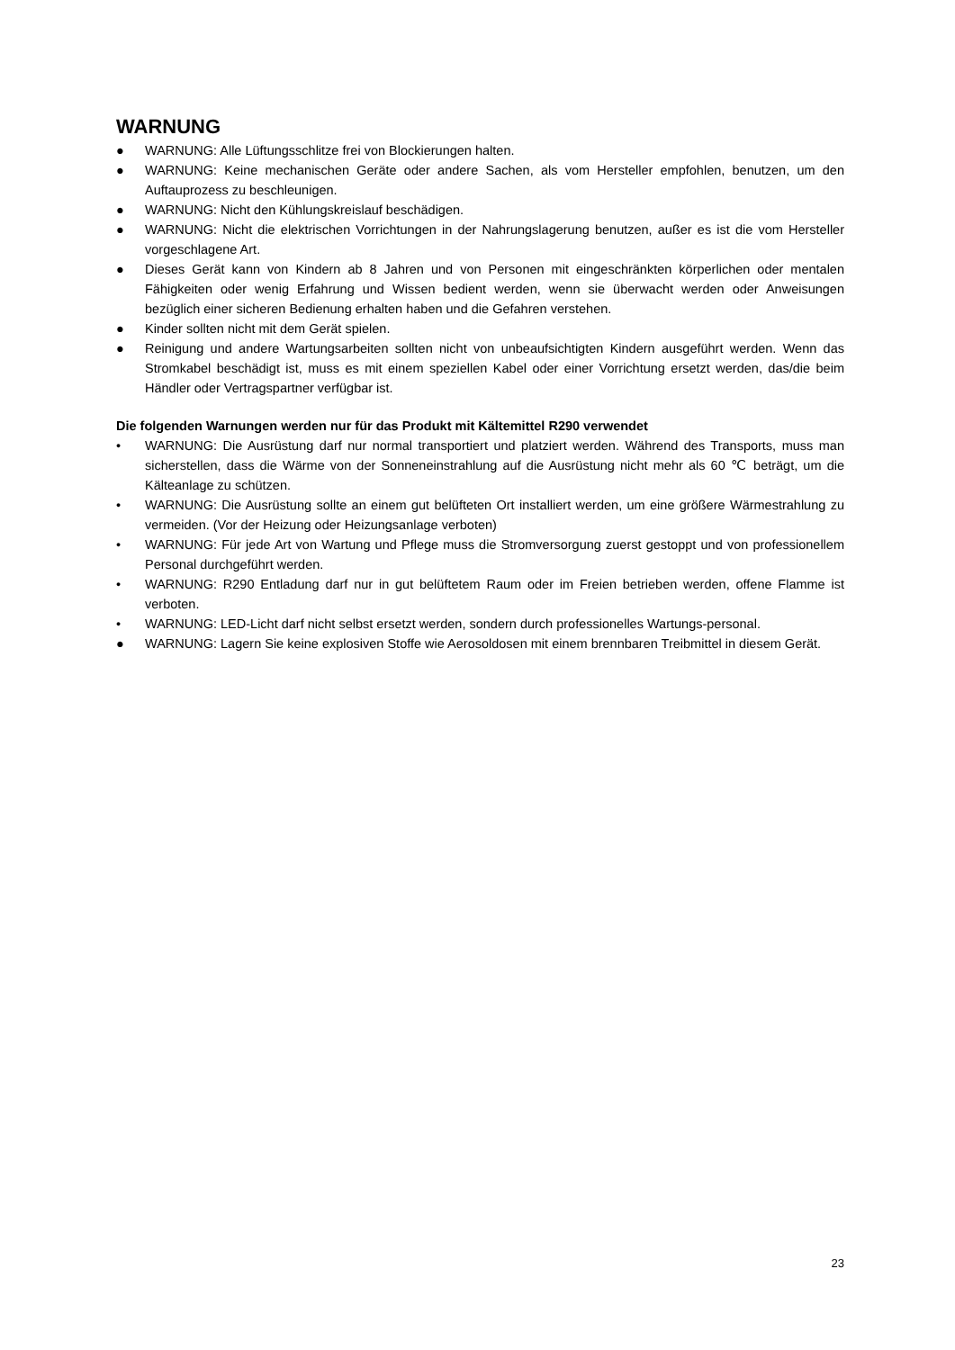WARNUNG
● WARNUNG: Alle Lüftungsschlitze frei von Blockierungen halten.
● WARNUNG: Keine mechanischen Geräte oder andere Sachen, als vom Hersteller empfohlen, benutzen, um den Auftauprozess zu beschleunigen.
● WARNUNG: Nicht den Kühlungskreislauf beschädigen.
● WARNUNG: Nicht die elektrischen Vorrichtungen in der Nahrungslagerung benutzen, außer es ist die vom Hersteller vorgeschlagene Art.
● Dieses Gerät kann von Kindern ab 8 Jahren und von Personen mit eingeschränkten körperlichen oder mentalen Fähigkeiten oder wenig Erfahrung und Wissen bedient werden, wenn sie überwacht werden oder Anweisungen bezüglich einer sicheren Bedienung erhalten haben und die Gefahren verstehen.
● Kinder sollten nicht mit dem Gerät spielen.
● Reinigung und andere Wartungsarbeiten sollten nicht von unbeaufsichtigten Kindern ausgeführt werden. Wenn das Stromkabel beschädigt ist, muss es mit einem speziellen Kabel oder einer Vorrichtung ersetzt werden, das/die beim Händler oder Vertragspartner verfügbar ist.
Die folgenden Warnungen werden nur für das Produkt mit Kältemittel R290 verwendet
• WARNUNG: Die Ausrüstung darf nur normal transportiert und platziert werden. Während des Transports, muss man sicherstellen, dass die Wärme von der Sonneneinstrahlung auf die Ausrüstung nicht mehr als 60 ℃ beträgt, um die Kälteanlage zu schützen.
• WARNUNG: Die Ausrüstung sollte an einem gut belüfteten Ort installiert werden, um eine größere Wärmestrahlung zu vermeiden. (Vor der Heizung oder Heizungsanlage verboten)
• WARNUNG: Für jede Art von Wartung und Pflege muss die Stromversorgung zuerst gestoppt und von professionellem Personal durchgeführt werden.
• WARNUNG: R290 Entladung darf nur in gut belüftetem Raum oder im Freien betrieben werden, offene Flamme ist verboten.
• WARNUNG: LED-Licht darf nicht selbst ersetzt werden, sondern durch professionelles Wartungs-personal.
● WARNUNG: Lagern Sie keine explosiven Stoffe wie Aerosoldosen mit einem brennbaren Treibmittel in diesem Gerät.
23